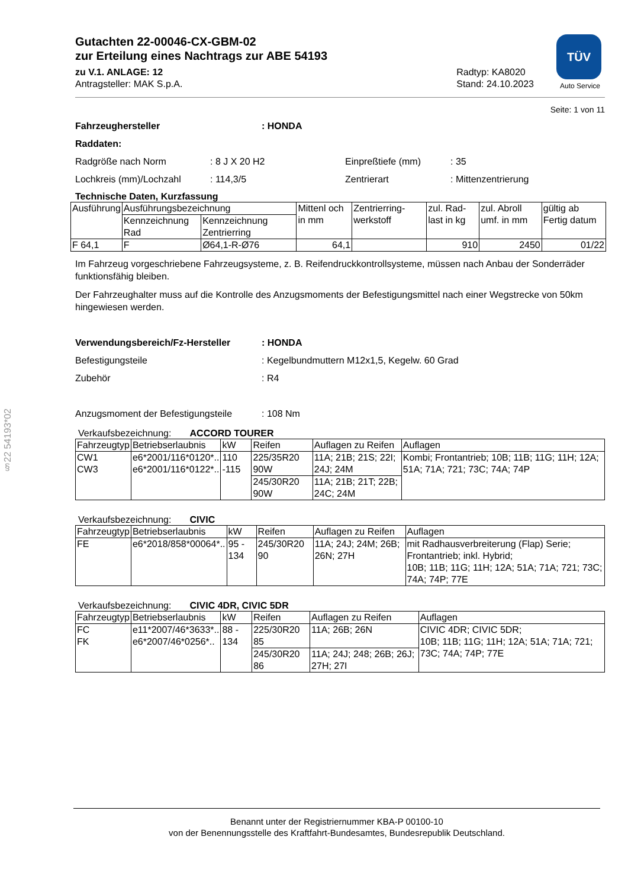TÜV
Auto Service
Gutachten 22-00046-CX-GBM-02
zur Erteilung eines Nachtrags zur ABE 54193
zu V.1. ANLAGE: 12
Antragsteller: MAK S.p.A.
Radtyp: KA8020
Stand: 24.10.2023
Seite: 1 von 11
Fahrzeughersteller: HONDA
Raddaten:
Radgröße nach Norm: 8 J X 20 H2 Einpreßtiefe (mm): 35
Lochkreis (mm)/Lochzahl: 114,3/5 Zentrierart: Mittenzentrierung
Technische Daten, Kurzfassung
| Ausführung | Ausführungsbezeichnung | | Mittenl och in mm | Zentrierring-werkstoff | zul. Rad-last in kg | zul. Abroll umf. in mm | gültig ab Fertig datum |
| --- | --- | --- | --- | --- | --- | --- | --- |
| | Kennzeichnung Rad | Kennzeichnung Zentrierring | | | | | |
| F 64,1 | F | Ø64,1-R-Ø76 | 64,1 | | 910 | 2450 | 01/22 |
Im Fahrzeug vorgeschriebene Fahrzeugsysteme, z. B. Reifendruckkontrollsysteme, müssen nach Anbau der Sonderräder funktionsfähig bleiben.
Der Fahrzeughalter muss auf die Kontrolle des Anzugsmoments der Befestigungsmittel nach einer Wegstrecke von 50km hingewiesen werden.
Verwendungsbereich/Fz-Hersteller: HONDA
Befestigungsteile: Kegelbundmuttern M12x1,5, Kegelw. 60 Grad
Zubehör: R4
Anzugsmoment der Befestigungsteile: 108 Nm
Verkaufsbezeichnung: ACCORD TOURER
| Fahrzeugtyp | Betriebserlaubnis | kW | Reifen | Auflagen zu Reifen | Auflagen |
| --- | --- | --- | --- | --- | --- |
| CW1 CW3 | e6*2001/116*0120*.. e6*2001/116*0122*.. | 110 -115 | 225/35R20 90W | 11A; 21B; 21S; 22I; 24J; 24M | Kombi; Frontantrieb; 10B; 11B; 11G; 11H; 12A; 51A; 71A; 721; 73C; 74A; 74P |
| | | | 245/30R20 90W | 11A; 21B; 21T; 22B; 24C; 24M | |
Verkaufsbezeichnung: CIVIC
| Fahrzeugtyp | Betriebserlaubnis | kW | Reifen | Auflagen zu Reifen | Auflagen |
| --- | --- | --- | --- | --- | --- |
| FE | e6*2018/858*00064*.. | 95 - 134 | 245/30R20 90 | 11A; 24J; 24M; 26B; 26N; 27H | mit Radhausverbreiterung (Flap) Serie; Frontantrieb; inkl. Hybrid; 10B; 11B; 11G; 11H; 12A; 51A; 71A; 721; 73C; 74A; 74P; 77E |
Verkaufsbezeichnung: CIVIC 4DR, CIVIC 5DR
| Fahrzeugtyp | Betriebserlaubnis | kW | Reifen | Auflagen zu Reifen | Auflagen |
| --- | --- | --- | --- | --- | --- |
| FC FK | e11*2007/46*3633*.. e6*2007/46*0256*.. | 88 - 134 | 225/30R20 85 | 11A; 26B; 26N | CIVIC 4DR; CIVIC 5DR; 10B; 11B; 11G; 11H; 12A; 51A; 71A; 721; 73C; 74A; 74P; 77E |
| | | | 245/30R20 86 | 11A; 24J; 248; 26B; 26J; 27H; 27I | |
§22 54193*02
Benannt unter der Registriernummer KBA-P 00100-10
von der Benennungsstelle des Kraftfahrt-Bundesamtes, Bundesrepublik Deutschland.